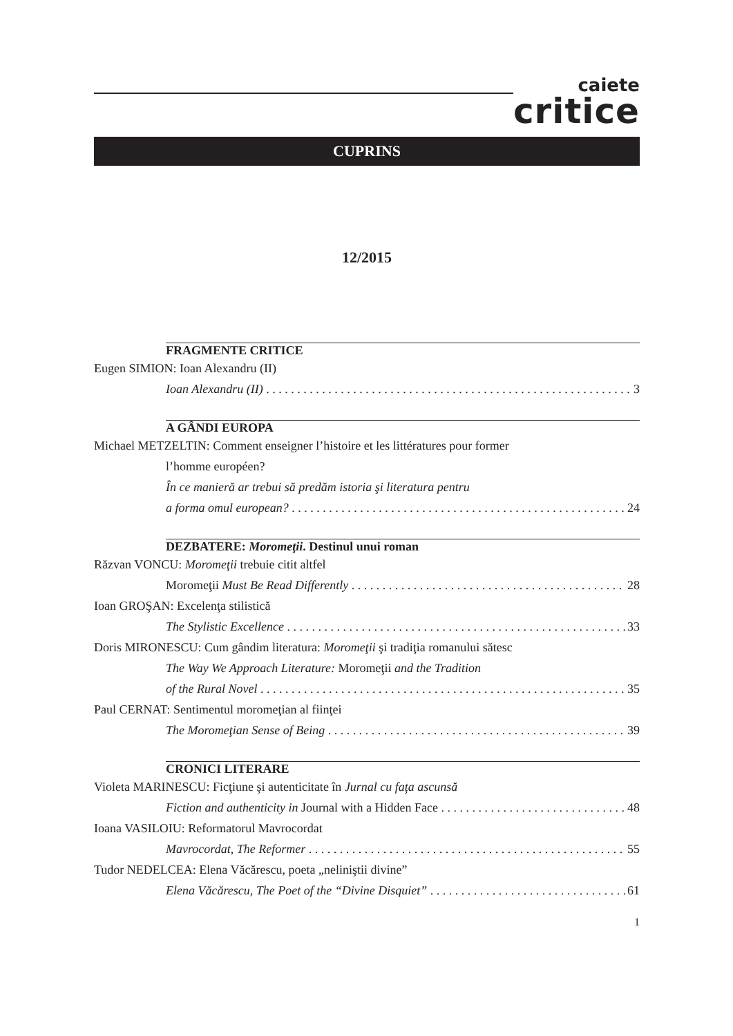caiete
critice
CUPRINS
12/2015
FRAGMENTE CRITICE
Eugen SIMION: Ioan Alexandru (II)
Ioan Alexandru (II) 3
A GÂNDI EUROPA
Michael METZELTIN: Comment enseigner l’histoire et les littératures pour former
l’homme européen?
În ce manieră ar trebui să predăm istoria şi literatura pentru
a forma omul european? 24
DEZBATERE: Moromeţii. Destinul unui roman
Răzvan VONCU: Moromeţii trebuie citit altfel
Moromeţii Must Be Read Differently 28
Ioan GROŞAN: Excelenţa stilistică
The Stylistic Excellence 33
Doris MIRONESCU: Cum gândim literatura: Moromeţii şi tradiţia romanului sătesc
The Way We Approach Literature: Moromeţii and the Tradition
of the Rural Novel 35
Paul CERNAT: Sentimentul moromeţian al fiinţei
The Moromeţian Sense of Being 39
CRONICI LITERARE
Violeta MARINESCU: Ficţiune şi autenticitate în Jurnal cu faţa ascunsă
Fiction and authenticity in Journal with a Hidden Face 48
Ioana VASILOIU: Reformatorul Mavrocordat
Mavrocordat, The Reformer 55
Tudor NEDELCEA: Elena Văcărescu, poeta „neliniştii divine”
Elena Văcărescu, The Poet of the “Divine Disquiet” 61
1